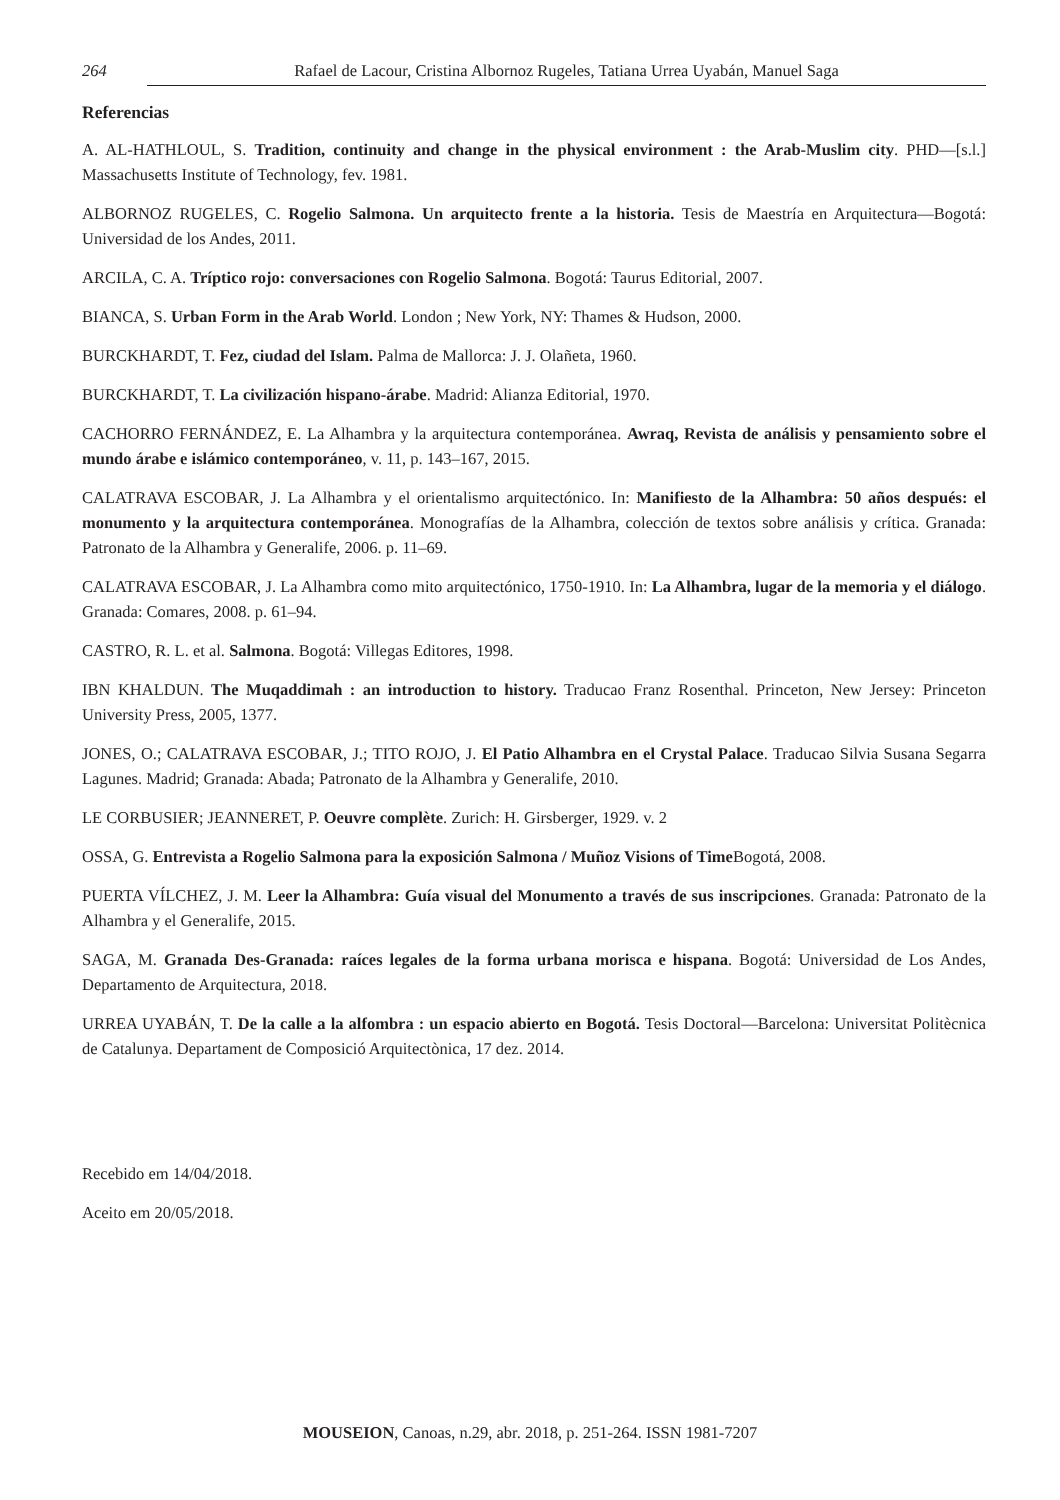264 Rafael de Lacour, Cristina Albornoz Rugeles, Tatiana Urrea Uyabán, Manuel Saga
Referencias
A. AL-HATHLOUL, S. Tradition, continuity and change in the physical environment : the Arab-Muslim city. PHD—[s.l.] Massachusetts Institute of Technology, fev. 1981.
ALBORNOZ RUGELES, C. Rogelio Salmona. Un arquitecto frente a la historia. Tesis de Maestría en Arquitectura—Bogotá: Universidad de los Andes, 2011.
ARCILA, C. A. Tríptico rojo: conversaciones con Rogelio Salmona. Bogotá: Taurus Editorial, 2007.
BIANCA, S. Urban Form in the Arab World. London ; New York, NY: Thames & Hudson, 2000.
BURCKHARDT, T. Fez, ciudad del Islam. Palma de Mallorca: J. J. Olañeta, 1960.
BURCKHARDT, T. La civilización hispano-árabe. Madrid: Alianza Editorial, 1970.
CACHORRO FERNÁNDEZ, E. La Alhambra y la arquitectura contemporánea. Awraq, Revista de análisis y pensamiento sobre el mundo árabe e islámico contemporáneo, v. 11, p. 143–167, 2015.
CALATRAVA ESCOBAR, J. La Alhambra y el orientalismo arquitectónico. In: Manifiesto de la Alhambra: 50 años después: el monumento y la arquitectura contemporánea. Monografías de la Alhambra, colección de textos sobre análisis y crítica. Granada: Patronato de la Alhambra y Generalife, 2006. p. 11–69.
CALATRAVA ESCOBAR, J. La Alhambra como mito arquitectónico, 1750-1910. In: La Alhambra, lugar de la memoria y el diálogo. Granada: Comares, 2008. p. 61–94.
CASTRO, R. L. et al. Salmona. Bogotá: Villegas Editores, 1998.
IBN KHALDUN. The Muqaddimah : an introduction to history. Traducao Franz Rosenthal. Princeton, New Jersey: Princeton University Press, 2005, 1377.
JONES, O.; CALATRAVA ESCOBAR, J.; TITO ROJO, J. El Patio Alhambra en el Crystal Palace. Traducao Silvia Susana Segarra Lagunes. Madrid; Granada: Abada; Patronato de la Alhambra y Generalife, 2010.
LE CORBUSIER; JEANNERET, P. Oeuvre complète. Zurich: H. Girsberger, 1929. v. 2
OSSA, G. Entrevista a Rogelio Salmona para la exposición Salmona / Muñoz Visions of Time Bogotá, 2008.
PUERTA VÍLCHEZ, J. M. Leer la Alhambra: Guía visual del Monumento a través de sus inscripciones. Granada: Patronato de la Alhambra y el Generalife, 2015.
SAGA, M. Granada Des-Granada: raíces legales de la forma urbana morisca e hispana. Bogotá: Universidad de Los Andes, Departamento de Arquitectura, 2018.
URREA UYABÁN, T. De la calle a la alfombra : un espacio abierto en Bogotá. Tesis Doctoral—Barcelona: Universitat Politècnica de Catalunya. Departament de Composició Arquitectònica, 17 dez. 2014.
Recebido em 14/04/2018.
Aceito em 20/05/2018.
MOUSEION, Canoas, n.29, abr. 2018, p. 251-264. ISSN 1981-7207